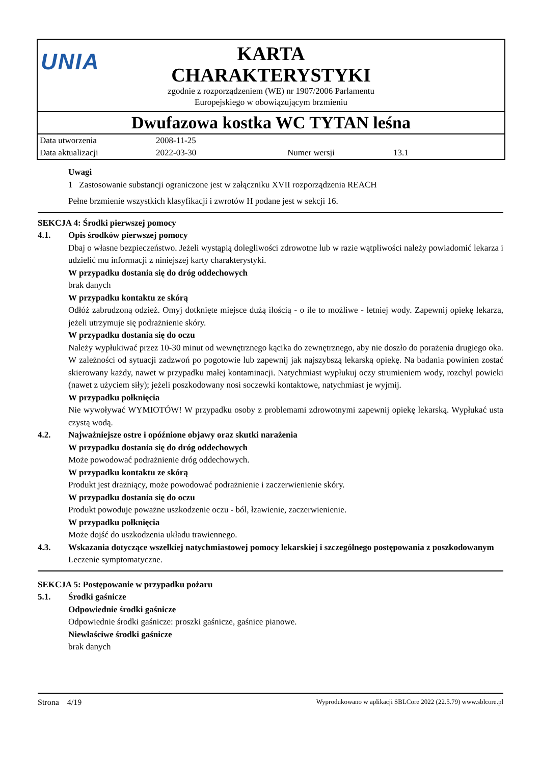UNIA
KARTA
CHARAKTERYSTYKI
zgodnie z rozporządzeniem (WE) nr 1907/2006 Parlamentu
Europejskiego w obowiązującym brzmieniu
Dwufazowa kostka WC TYTAN leśna
| Data utworzenia | 2008-11-25 | | |
| Data aktualizacji | 2022-03-30 | Numer wersji | 13.1 |
Uwagi
1 Zastosowanie substancji ograniczone jest w załączniku XVII rozporządzenia REACH
Pełne brzmienie wszystkich klasyfikacji i zwrotów H podane jest w sekcji 16.
SEKCJA 4: Środki pierwszej pomocy
4.1. Opis środków pierwszej pomocy
Dbaj o własne bezpieczeństwo. Jeżeli wystąpią dolegliwości zdrowotne lub w razie wątpliwości należy powiadomić lekarza i udzielić mu informacji z niniejszej karty charakterystyki.
W przypadku dostania się do dróg oddechowych
brak danych
W przypadku kontaktu ze skórą
Odłóż zabrudzoną odzież. Omyj dotknięte miejsce dużą ilością - o ile to możliwe - letniej wody. Zapewnij opiekę lekarza, jeżeli utrzymuje się podrażnienie skóry.
W przypadku dostania się do oczu
Należy wypłukiwać przez 10-30 minut od wewnętrznego kącika do zewnętrznego, aby nie doszło do porażenia drugiego oka. W zależności od sytuacji zadzwoń po pogotowie lub zapewnij jak najszybszą lekarską opiekę. Na badania powinien zostać skierowany każdy, nawet w przypadku małej kontaminacji. Natychmiast wypłukuj oczy strumieniem wody, rozchyl powieki (nawet z użyciem siły); jeżeli poszkodowany nosi soczewki kontaktowe, natychmiast je wyjmij.
W przypadku połknięcia
Nie wywoływać WYMIOTÓW! W przypadku osoby z problemami zdrowotnymi zapewnij opiekę lekarską. Wypłukać usta czystą wodą.
4.2. Najważniejsze ostre i opóźnione objawy oraz skutki narażenia
W przypadku dostania się do dróg oddechowych
Może powodować podrażnienie dróg oddechowych.
W przypadku kontaktu ze skórą
Produkt jest drażniący, może powodować podrażnienie i zaczerwienienie skóry.
W przypadku dostania się do oczu
Produkt powoduje poważne uszkodzenie oczu - ból, łzawienie, zaczerwienienie.
W przypadku połknięcia
Może dojść do uszkodzenia układu trawiennego.
4.3. Wskazania dotyczące wszelkiej natychmiastowej pomocy lekarskiej i szczególnego postępowania z poszkodowanym
Leczenie symptomatyczne.
SEKCJA 5: Postępowanie w przypadku pożaru
5.1. Środki gaśnicze
Odpowiednie środki gaśnicze
Odpowiednie środki gaśnicze: proszki gaśnicze, gaśnice pianowe.
Niewłaściwe środki gaśnicze
brak danych
Strona 4/19 Wyprodukowano w aplikacji SBLCore 2022 (22.5.79) www.sblcore.pl